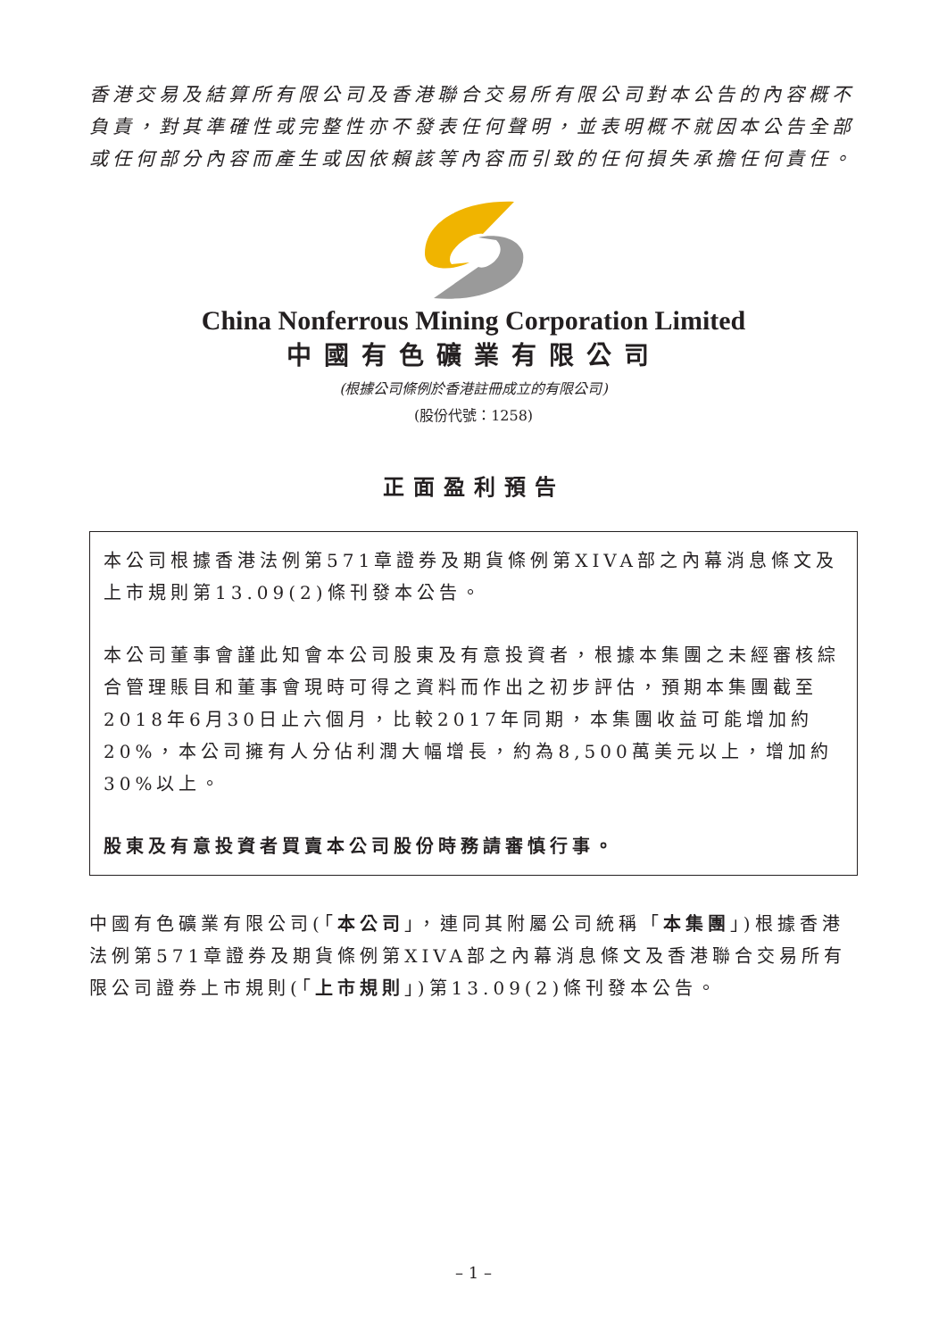香港交易及結算所有限公司及香港聯合交易所有限公司對本公告的內容概不負責，對其準確性或完整性亦不發表任何聲明，並表明概不就因本公告全部或任何部分內容而產生或因依賴該等內容而引致的任何損失承擔任何責任。
China Nonferrous Mining Corporation Limited
中國有色礦業有限公司
(根據公司條例於香港註冊成立的有限公司)
(股份代號：1258)
正面盈利預告
本公司根據香港法例第571章證券及期貨條例第XIVA部之內幕消息條文及上市規則第13.09(2)條刊發本公告。
本公司董事會謹此知會本公司股東及有意投資者，根據本集團之未經審核綜合管理賬目和董事會現時可得之資料而作出之初步評估，預期本集團截至2018年6月30日止六個月，比較2017年同期，本集團收益可能增加約20%，本公司擁有人分佔利潤大幅增長，約為8,500萬美元以上，增加約30%以上。
股東及有意投資者買賣本公司股份時務請審慎行事。
中國有色礦業有限公司(「本公司」，連同其附屬公司統稱「本集團」)根據香港法例第571章證券及期貨條例第XIVA部之內幕消息條文及香港聯合交易所有限公司證券上市規則(「上市規則」)第13.09(2)條刊發本公告。
– 1 –